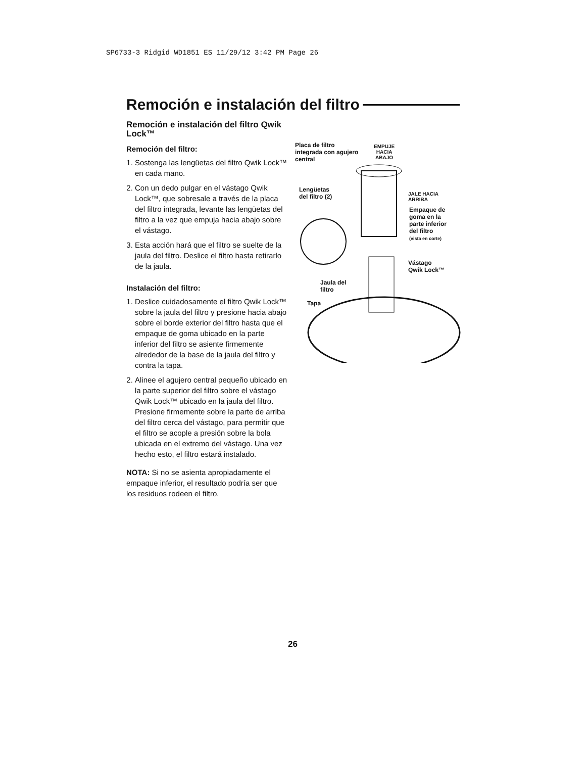SP6733-3 Ridgid WD1851 ES 11/29/12 3:42 PM Page 26
Remoción e instalación del filtro
Remoción e instalación del filtro Qwik Lock™
Remoción del filtro:
1. Sostenga las lengüetas del filtro Qwik Lock™ en cada mano.
2. Con un dedo pulgar en el vástago Qwik Lock™, que sobresale a través de la placa del filtro integrada, levante las lengüetas del filtro a la vez que empuja hacia abajo sobre el vástago.
3. Esta acción hará que el filtro se suelte de la jaula del filtro. Deslice el filtro hasta retirarlo de la jaula.
Instalación del filtro:
1. Deslice cuidadosamente el filtro Qwik Lock™ sobre la jaula del filtro y presione hacia abajo sobre el borde exterior del filtro hasta que el empaque de goma ubicado en la parte inferior del filtro se asiente firmemente alrededor de la base de la jaula del filtro y contra la tapa.
2. Alinee el agujero central pequeño ubicado en la parte superior del filtro sobre el vástago Qwik Lock™ ubicado en la jaula del filtro. Presione firmemente sobre la parte de arriba del filtro cerca del vástago, para permitir que el filtro se acople a presión sobre la bola ubicada en el extremo del vástago. Una vez hecho esto, el filtro estará instalado.
NOTA: Si no se asienta apropiadamente el empaque inferior, el resultado podría ser que los residuos rodeen el filtro.
Placa de filtro
integrada con agujero
central
EMPUJE
HACIA
ABAJO
Lengüetas
del filtro (2)
JALE HACIA
ARRIBA
Empaque de
goma en la
parte inferior
del filtro
(vista en corte)
Vástago
Qwik Lock™
Jaula del
filtro
Tapa
26